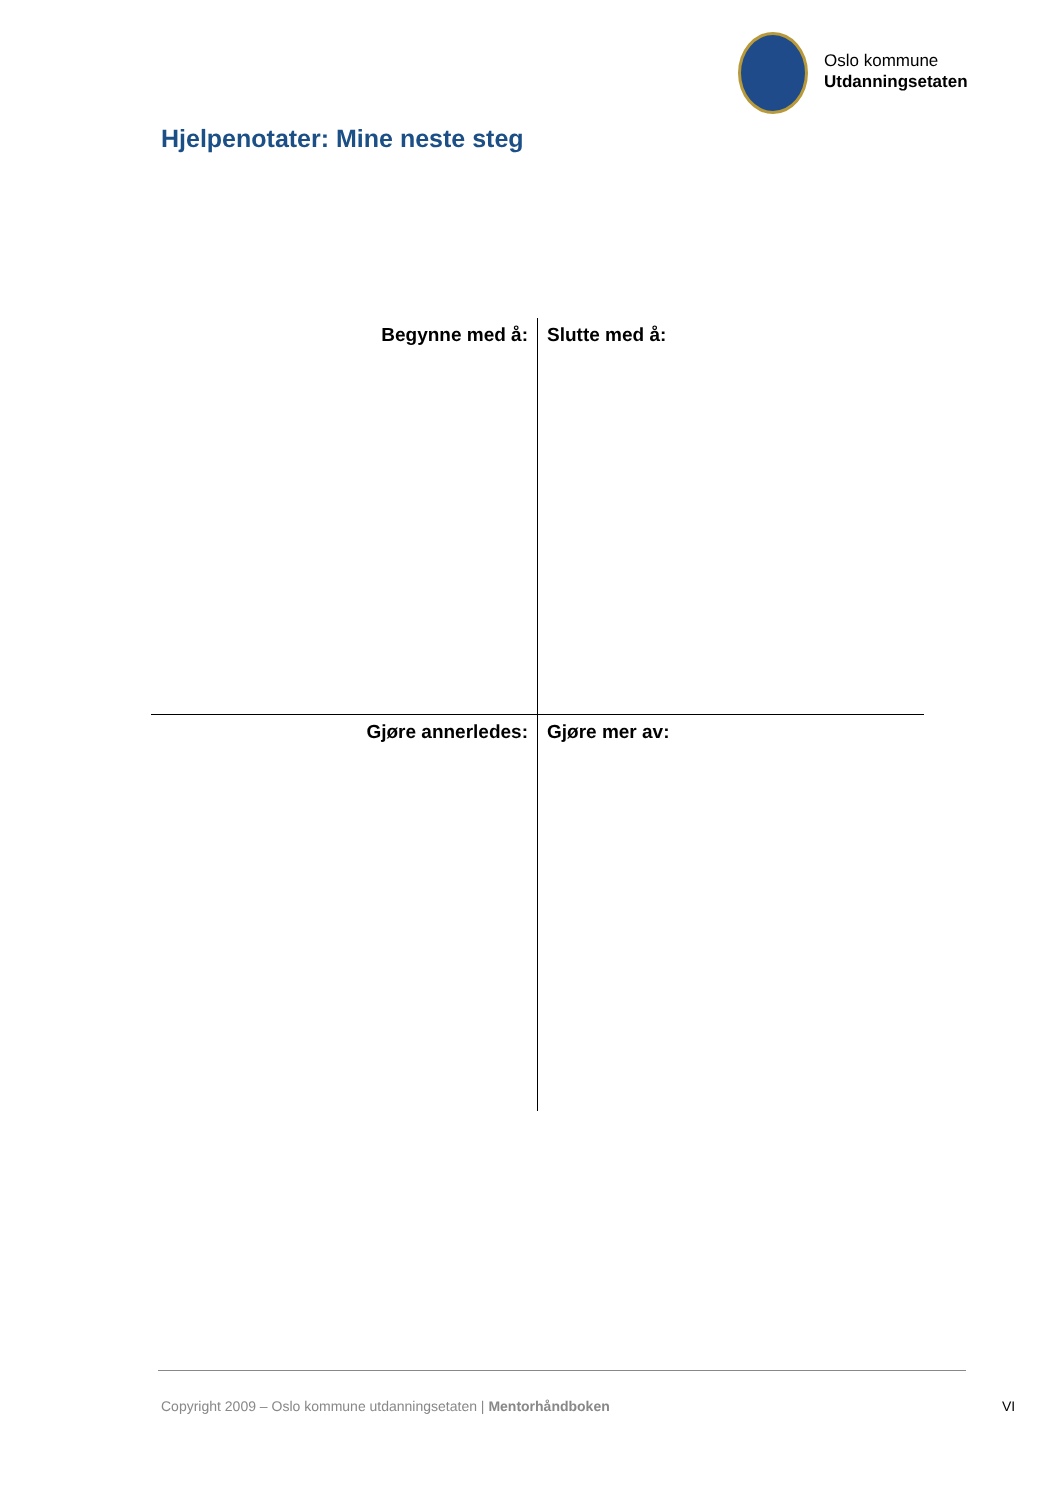Oslo kommune
Utdanningsetaten
Hjelpenotater: Mine neste steg
| Begynne med å: | Slutte med å: |
| Gjøre annerledes: | Gjøre mer av: |
Copyright 2009 – Oslo kommune utdanningsetaten | Mentorhåndboken
VI